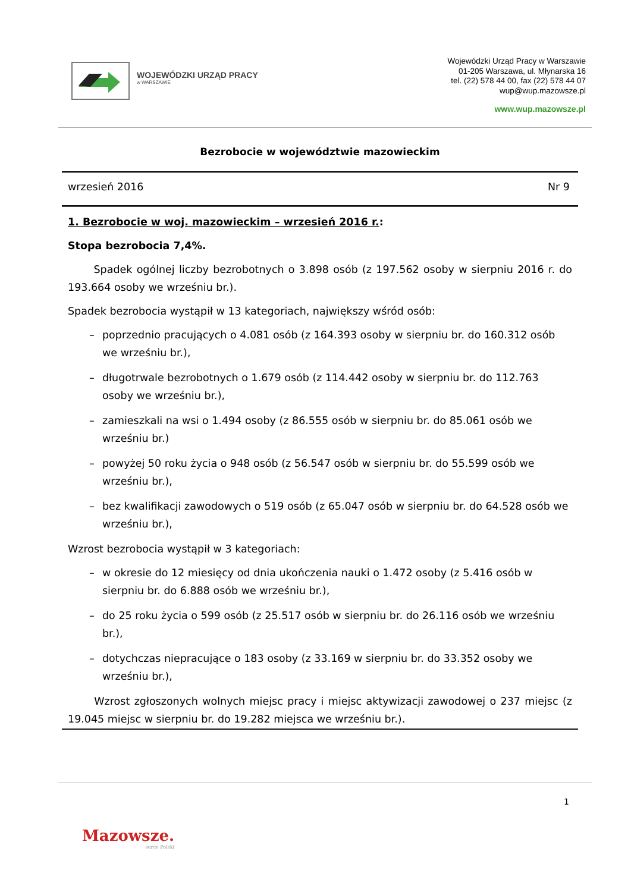WOJEWÓDZKI URZĄD PRACY
w WARSZAWIE
Wojewódzki Urząd Pracy w Warszawie
01-205 Warszawa, ul. Młynarska 16
tel. (22) 578 44 00, fax (22) 578 44 07
wup@wup.mazowsze.pl
www.wup.mazowsze.pl
Bezrobocie w województwie mazowieckim
wrzesień 2016 Nr 9
1. Bezrobocie w woj. mazowieckim – wrzesień 2016 r.:
Stopa bezrobocia 7,4%.
Spadek ogólnej liczby bezrobotnych o 3.898 osób (z 197.562 osoby w sierpniu 2016 r. do 193.664 osoby we wrześniu br.).
Spadek bezrobocia wystąpił w 13 kategoriach, największy wśród osób:
– poprzednio pracujących o 4.081 osób (z 164.393 osoby w sierpniu br. do 160.312 osób we wrześniu br.),
– długotrwale bezrobotnych o 1.679 osób (z 114.442 osoby w sierpniu br. do 112.763 osoby we wrześniu br.),
– zamieszkali na wsi o 1.494 osoby (z 86.555 osób w sierpniu br. do 85.061 osób we wrześniu br.)
– powyżej 50 roku życia o 948 osób (z 56.547 osób w sierpniu br. do 55.599 osób we wrześniu br.),
– bez kwalifikacji zawodowych o 519 osób (z 65.047 osób w sierpniu br. do 64.528 osób we wrześniu br.),
Wzrost bezrobocia wystąpił w 3 kategoriach:
– w okresie do 12 miesięcy od dnia ukończenia nauki o 1.472 osoby (z 5.416 osób w sierpniu br. do 6.888 osób we wrześniu br.),
– do 25 roku życia o 599 osób (z 25.517 osób w sierpniu br. do 26.116 osób we wrześniu br.),
– dotychczas niepracujące o 183 osoby (z 33.169 w sierpniu br. do 33.352 osoby we wrześniu br.),
Wzrost zgłoszonych wolnych miejsc pracy i miejsc aktywizacji zawodowej o 237 miejsc (z 19.045 miejsc w sierpniu br. do 19.282 miejsca we wrześniu br.).
1
Mazowsze.
serce Polski